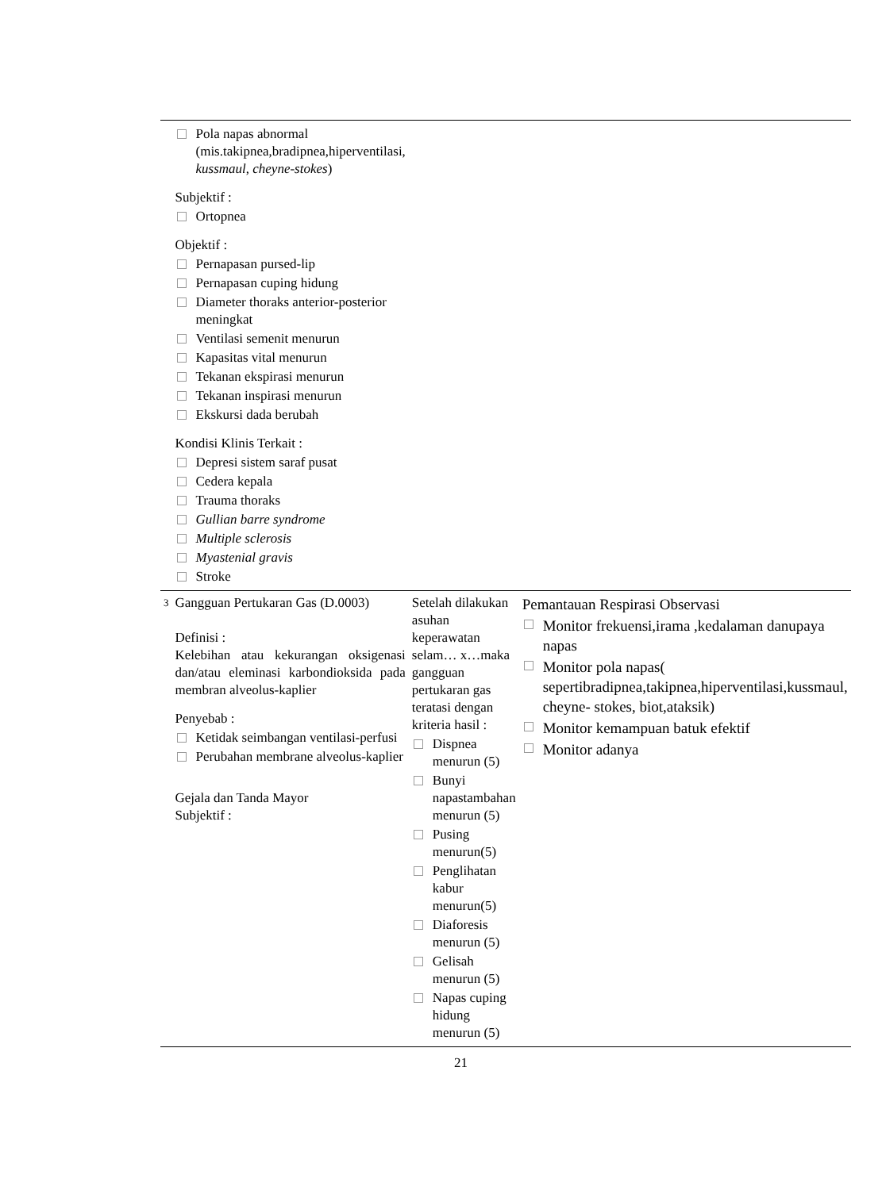| | Pola napas abnormal (mis.takipnea,bradipnea,hiperventilasi, kussmaul , cheyne-stokes ) Subjektif : Ortopnea Objektif : Pernapasan pursed-lip Pernapasan cuping hidung Diameter thoraks anterior-posterior meningkat Ventilasi semenit menurun Kapasitas vital menurun Tekanan ekspirasi menurun Tekanan inspirasi menurun Ekskursi dada berubah Kondisi Klinis Terkait : Depresi sistem saraf pusat Cedera kepala Trauma thoraks Gullian barre syndrome Multiple sclerosis Myastenial gravis Stroke | | |
| 3 | Gangguan Pertukaran Gas (D.0003) Definisi : Kelebihan atau kekurangan oksigenasi dan/atau eleminasi karbondioksida pada membran alveolus-kaplier Penyebab : Ketidak seimbangan ventilasi-perfusi Perubahan membrane alveolus-kaplier Gejala dan Tanda Mayor Subjektif : | Setelah dilakukan asuhan keperawatan selam… x…maka gangguan pertukaran gas teratasi dengan kriteria hasil : Dispnea menurun (5) Bunyi napastambahan menurun (5) Pusing menurun(5) Penglihatan kabur menurun(5) Diaforesis menurun (5) Gelisah menurun (5) Napas cuping hidung menurun (5) | Pemantauan Respirasi Observasi Monitor frekuensi,irama ,kedalaman danupaya napas Monitor pola napas( sepertibradipnea,takipnea,hiperventilasi,kussmaul, cheyne- stokes, biot,ataksik) Monitor kemampuan batuk efektif Monitor adanya |
21